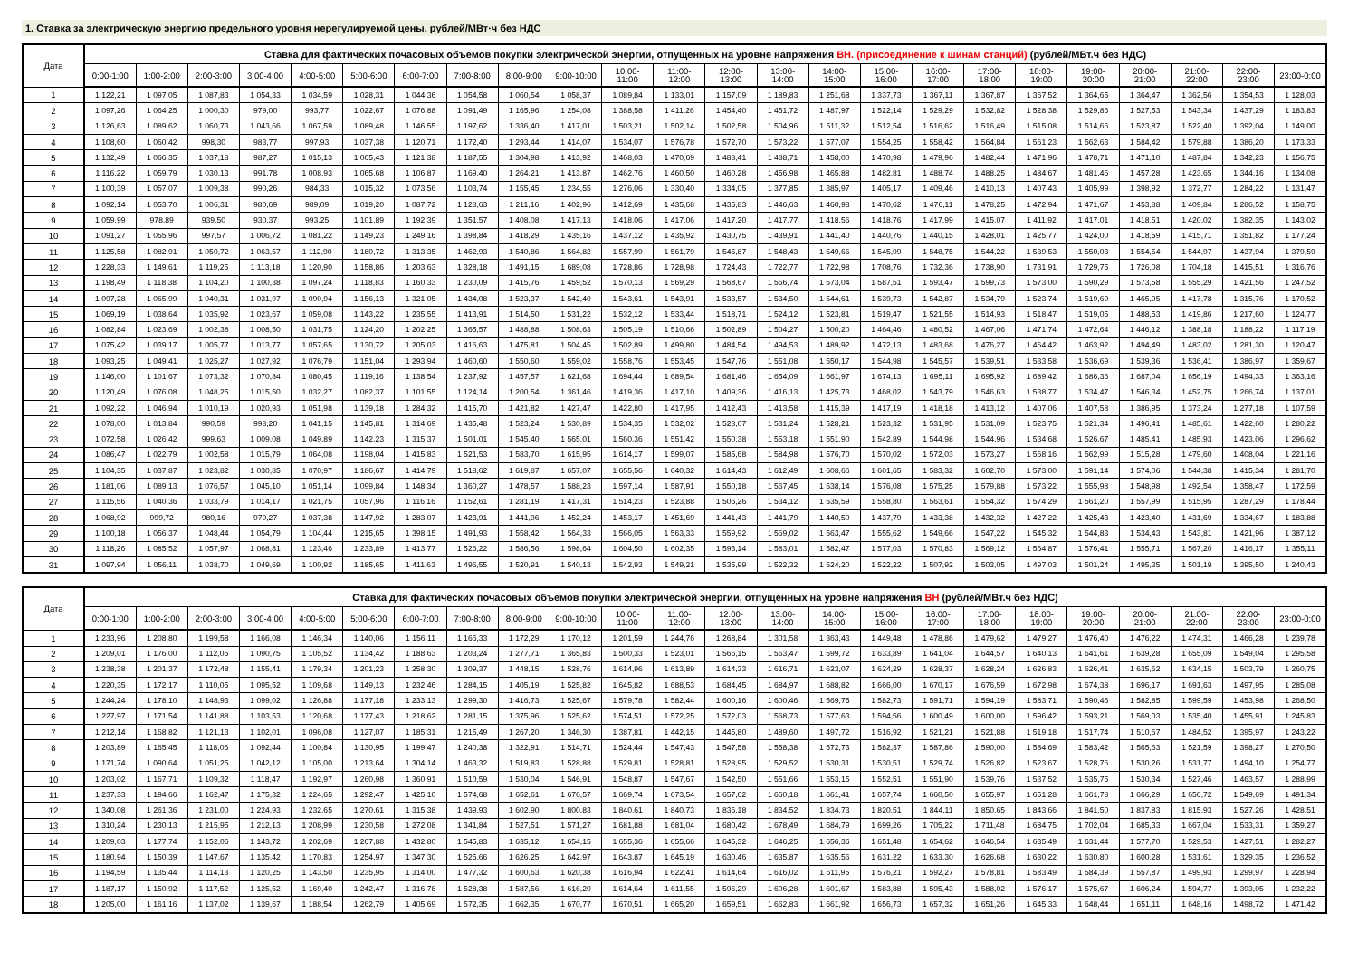1. Ставка за электрическую энергию предельного уровня нерегулируемой цены, рублей/МВт·ч без НДС
| Дата | Ставка для фактических почасовых объемов покупки электрической энергии, отпущенных на уровне напряжения ВН. (присоединение к шинам станций) (рублей/МВт.ч без НДС) | | | | | | | | | | | | | | | | | | | | | | | |
| --- | --- | --- | --- | --- | --- | --- | --- | --- | --- | --- | --- | --- | --- | --- | --- | --- | --- | --- | --- | --- | --- | --- | --- | --- |
| | 0:00-1:00 | 1:00-2:00 | 2:00-3:00 | 3:00-4:00 | 4:00-5:00 | 5:00-6:00 | 6:00-7:00 | 7:00-8:00 | 8:00-9:00 | 9:00-10:00 | 10:00- 11:00 | 11:00- 12:00 | 12:00- 13:00 | 13:00- 14:00 | 14:00- 15:00 | 15:00- 16:00 | 16:00- 17:00 | 17:00- 18:00 | 18:00- 19:00 | 19:00- 20:00 | 20:00- 21:00 | 21:00- 22:00 | 22:00- 23:00 | 23:00-0:00 |
| 1 | 1 122,21 | 1 097,05 | 1 087,83 | 1 054,33 | 1 034,59 | 1 028,31 | 1 044,36 | 1 054,58 | 1 060,54 | 1 058,37 | 1 089,84 | 1 133,01 | 1 157,09 | 1 189,83 | 1 251,68 | 1 337,73 | 1 367,11 | 1 367,87 | 1 367,52 | 1 364,65 | 1 364,47 | 1 362,56 | 1 354,53 | 1 128,03 |
| 2 | 1 097,26 | 1 064,25 | 1 000,30 | 979,00 | 993,77 | 1 022,67 | 1 076,88 | 1 091,49 | 1 165,96 | 1 254,08 | 1 388,58 | 1 411,26 | 1 454,40 | 1 451,72 | 1 487,97 | 1 522,14 | 1 529,29 | 1 532,82 | 1 528,38 | 1 529,86 | 1 527,53 | 1 543,34 | 1 437,29 | 1 183,83 |
| 3 | 1 126,63 | 1 089,62 | 1 060,73 | 1 043,66 | 1 067,59 | 1 089,48 | 1 146,55 | 1 197,62 | 1 336,40 | 1 417,01 | 1 503,21 | 1 502,14 | 1 502,58 | 1 504,96 | 1 511,32 | 1 512,54 | 1 516,62 | 1 516,49 | 1 515,08 | 1 514,66 | 1 523,87 | 1 522,40 | 1 392,04 | 1 149,00 |
| 4 | 1 108,60 | 1 060,42 | 998,30 | 983,77 | 997,93 | 1 037,38 | 1 120,71 | 1 172,40 | 1 293,44 | 1 414,07 | 1 534,07 | 1 576,78 | 1 572,70 | 1 573,22 | 1 577,07 | 1 554,25 | 1 558,42 | 1 564,84 | 1 561,23 | 1 562,63 | 1 584,42 | 1 579,88 | 1 386,20 | 1 173,33 |
| 5 | 1 132,49 | 1 066,35 | 1 037,18 | 987,27 | 1 015,13 | 1 065,43 | 1 121,38 | 1 187,55 | 1 304,98 | 1 413,92 | 1 468,03 | 1 470,69 | 1 488,41 | 1 488,71 | 1 458,00 | 1 470,98 | 1 479,96 | 1 482,44 | 1 471,96 | 1 478,71 | 1 471,10 | 1 487,84 | 1 342,23 | 1 156,75 |
| 6 | 1 116,22 | 1 059,79 | 1 030,13 | 991,78 | 1 008,93 | 1 065,68 | 1 106,87 | 1 169,40 | 1 264,21 | 1 413,87 | 1 462,76 | 1 460,50 | 1 460,28 | 1 456,98 | 1 465,88 | 1 482,81 | 1 488,74 | 1 488,25 | 1 484,67 | 1 481,46 | 1 457,28 | 1 423,65 | 1 344,16 | 1 134,08 |
| 7 | 1 100,39 | 1 057,07 | 1 009,38 | 990,26 | 984,33 | 1 015,32 | 1 073,56 | 1 103,74 | 1 155,45 | 1 234,55 | 1 276,06 | 1 330,40 | 1 334,05 | 1 377,85 | 1 385,97 | 1 405,17 | 1 409,46 | 1 410,13 | 1 407,43 | 1 405,99 | 1 398,92 | 1 372,77 | 1 284,22 | 1 131,47 |
| 8 | 1 092,14 | 1 053,70 | 1 006,31 | 980,69 | 989,09 | 1 019,20 | 1 087,72 | 1 128,63 | 1 211,16 | 1 402,96 | 1 412,69 | 1 435,68 | 1 435,83 | 1 446,63 | 1 460,98 | 1 470,62 | 1 476,11 | 1 478,25 | 1 472,94 | 1 471,67 | 1 453,88 | 1 409,84 | 1 286,52 | 1 158,75 |
| 9 | 1 059,99 | 978,89 | 939,50 | 930,37 | 993,25 | 1 101,89 | 1 192,39 | 1 351,57 | 1 408,08 | 1 417,13 | 1 418,06 | 1 417,06 | 1 417,20 | 1 417,77 | 1 418,56 | 1 418,76 | 1 417,99 | 1 415,07 | 1 411,92 | 1 417,01 | 1 418,51 | 1 420,02 | 1 382,35 | 1 143,02 |
| 10 | 1 091,27 | 1 055,96 | 997,57 | 1 006,72 | 1 081,22 | 1 149,23 | 1 249,16 | 1 398,84 | 1 418,29 | 1 435,16 | 1 437,12 | 1 435,92 | 1 430,75 | 1 439,91 | 1 441,40 | 1 440,76 | 1 440,15 | 1 428,01 | 1 425,77 | 1 424,00 | 1 418,59 | 1 415,71 | 1 351,82 | 1 177,24 |
| 11 | 1 125,58 | 1 082,91 | 1 050,72 | 1 063,57 | 1 112,90 | 1 180,72 | 1 313,35 | 1 462,93 | 1 540,86 | 1 564,82 | 1 557,99 | 1 561,79 | 1 545,87 | 1 548,43 | 1 549,66 | 1 545,99 | 1 548,75 | 1 544,22 | 1 539,53 | 1 550,03 | 1 554,54 | 1 544,97 | 1 437,94 | 1 379,59 |
| 12 | 1 228,33 | 1 149,61 | 1 119,25 | 1 113,18 | 1 120,90 | 1 158,86 | 1 203,63 | 1 328,18 | 1 491,15 | 1 689,08 | 1 728,86 | 1 728,98 | 1 724,43 | 1 722,77 | 1 722,98 | 1 708,76 | 1 732,36 | 1 738,90 | 1 731,91 | 1 729,75 | 1 726,08 | 1 704,18 | 1 415,51 | 1 316,76 |
| 13 | 1 198,49 | 1 118,38 | 1 104,20 | 1 100,38 | 1 097,24 | 1 118,83 | 1 160,33 | 1 230,09 | 1 415,76 | 1 459,52 | 1 570,13 | 1 569,29 | 1 568,67 | 1 566,74 | 1 573,04 | 1 587,51 | 1 593,47 | 1 599,73 | 1 573,00 | 1 590,29 | 1 573,58 | 1 555,29 | 1 421,56 | 1 247,52 |
| 14 | 1 097,28 | 1 065,99 | 1 040,31 | 1 031,97 | 1 090,94 | 1 156,13 | 1 321,05 | 1 434,08 | 1 523,37 | 1 542,40 | 1 543,61 | 1 543,91 | 1 533,57 | 1 534,50 | 1 544,61 | 1 539,73 | 1 542,87 | 1 534,79 | 1 523,74 | 1 519,69 | 1 465,95 | 1 417,78 | 1 315,76 | 1 170,52 |
| 15 | 1 069,19 | 1 038,64 | 1 035,92 | 1 023,67 | 1 059,08 | 1 143,22 | 1 235,55 | 1 413,91 | 1 514,50 | 1 531,22 | 1 532,12 | 1 533,44 | 1 518,71 | 1 524,12 | 1 523,81 | 1 519,47 | 1 521,55 | 1 514,93 | 1 518,47 | 1 519,05 | 1 488,53 | 1 419,86 | 1 217,60 | 1 124,77 |
| 16 | 1 082,84 | 1 023,69 | 1 002,38 | 1 008,50 | 1 031,75 | 1 124,20 | 1 202,25 | 1 365,57 | 1 488,88 | 1 508,63 | 1 505,19 | 1 510,66 | 1 502,89 | 1 504,27 | 1 500,20 | 1 464,46 | 1 480,52 | 1 467,06 | 1 471,74 | 1 472,64 | 1 446,12 | 1 388,18 | 1 188,22 | 1 117,19 |
| 17 | 1 075,42 | 1 039,17 | 1 005,77 | 1 013,77 | 1 057,65 | 1 130,72 | 1 205,03 | 1 416,63 | 1 475,81 | 1 504,45 | 1 502,89 | 1 499,80 | 1 484,54 | 1 494,53 | 1 489,92 | 1 472,13 | 1 483,68 | 1 476,27 | 1 464,42 | 1 463,92 | 1 494,49 | 1 483,02 | 1 281,30 | 1 120,47 |
| 18 | 1 093,25 | 1 049,41 | 1 025,27 | 1 027,92 | 1 076,79 | 1 151,04 | 1 293,94 | 1 460,60 | 1 550,60 | 1 559,02 | 1 558,76 | 1 553,45 | 1 547,76 | 1 551,08 | 1 550,17 | 1 544,98 | 1 545,57 | 1 539,51 | 1 533,58 | 1 536,69 | 1 539,36 | 1 536,41 | 1 386,97 | 1 359,67 |
| 19 | 1 146,00 | 1 101,67 | 1 073,32 | 1 070,84 | 1 080,45 | 1 119,16 | 1 138,54 | 1 237,92 | 1 457,57 | 1 621,68 | 1 694,44 | 1 689,54 | 1 681,46 | 1 654,09 | 1 661,97 | 1 674,13 | 1 695,11 | 1 695,92 | 1 689,42 | 1 686,36 | 1 687,04 | 1 656,19 | 1 494,33 | 1 363,16 |
| 20 | 1 120,49 | 1 076,08 | 1 048,25 | 1 015,50 | 1 032,27 | 1 082,37 | 1 101,55 | 1 124,14 | 1 200,54 | 1 361,46 | 1 419,36 | 1 417,10 | 1 409,36 | 1 416,13 | 1 425,73 | 1 468,02 | 1 543,79 | 1 546,63 | 1 538,77 | 1 534,47 | 1 546,34 | 1 452,75 | 1 266,74 | 1 137,01 |
| 21 | 1 092,22 | 1 046,94 | 1 010,19 | 1 020,93 | 1 051,98 | 1 139,18 | 1 284,32 | 1 415,70 | 1 421,82 | 1 427,47 | 1 422,80 | 1 417,95 | 1 412,43 | 1 413,58 | 1 415,39 | 1 417,19 | 1 418,18 | 1 413,12 | 1 407,06 | 1 407,58 | 1 386,95 | 1 373,24 | 1 277,18 | 1 107,59 |
| 22 | 1 078,00 | 1 013,84 | 990,59 | 998,20 | 1 041,15 | 1 145,81 | 1 314,69 | 1 435,48 | 1 523,24 | 1 530,89 | 1 534,35 | 1 532,02 | 1 528,07 | 1 531,24 | 1 528,21 | 1 523,32 | 1 531,95 | 1 531,09 | 1 523,75 | 1 521,34 | 1 496,41 | 1 485,61 | 1 422,60 | 1 280,22 |
| 23 | 1 072,58 | 1 026,42 | 999,63 | 1 009,08 | 1 049,89 | 1 142,23 | 1 315,37 | 1 501,01 | 1 545,40 | 1 565,01 | 1 560,36 | 1 551,42 | 1 550,38 | 1 553,18 | 1 551,90 | 1 542,89 | 1 544,98 | 1 544,96 | 1 534,68 | 1 526,67 | 1 485,41 | 1 485,93 | 1 423,06 | 1 296,62 |
| 24 | 1 086,47 | 1 022,79 | 1 002,58 | 1 015,79 | 1 064,08 | 1 198,04 | 1 415,83 | 1 521,53 | 1 583,70 | 1 615,95 | 1 614,17 | 1 599,07 | 1 585,68 | 1 584,98 | 1 576,70 | 1 570,02 | 1 572,03 | 1 573,27 | 1 568,16 | 1 562,99 | 1 515,28 | 1 479,60 | 1 408,04 | 1 221,16 |
| 25 | 1 104,35 | 1 037,87 | 1 023,82 | 1 030,85 | 1 070,97 | 1 186,67 | 1 414,79 | 1 518,62 | 1 619,87 | 1 657,07 | 1 655,56 | 1 640,32 | 1 614,43 | 1 612,49 | 1 608,66 | 1 601,65 | 1 583,32 | 1 602,70 | 1 573,00 | 1 591,14 | 1 574,06 | 1 544,38 | 1 415,34 | 1 281,70 |
| 26 | 1 181,06 | 1 089,13 | 1 076,57 | 1 045,10 | 1 051,14 | 1 099,84 | 1 148,34 | 1 360,27 | 1 478,57 | 1 588,23 | 1 597,14 | 1 587,91 | 1 550,18 | 1 567,45 | 1 538,14 | 1 576,08 | 1 575,25 | 1 579,88 | 1 573,22 | 1 555,98 | 1 548,98 | 1 492,54 | 1 358,47 | 1 172,59 |
| 27 | 1 115,56 | 1 040,36 | 1 033,79 | 1 014,17 | 1 021,75 | 1 057,96 | 1 116,16 | 1 152,61 | 1 281,19 | 1 417,31 | 1 514,23 | 1 523,88 | 1 506,26 | 1 534,12 | 1 535,59 | 1 558,80 | 1 563,61 | 1 554,32 | 1 574,29 | 1 561,20 | 1 557,99 | 1 515,95 | 1 287,29 | 1 178,44 |
| 28 | 1 068,92 | 999,72 | 980,16 | 979,27 | 1 037,38 | 1 147,92 | 1 283,07 | 1 423,91 | 1 441,96 | 1 452,24 | 1 453,17 | 1 451,69 | 1 441,43 | 1 441,79 | 1 440,50 | 1 437,79 | 1 433,38 | 1 432,32 | 1 427,22 | 1 425,43 | 1 423,40 | 1 431,69 | 1 334,67 | 1 183,88 |
| 29 | 1 100,18 | 1 056,37 | 1 048,44 | 1 054,79 | 1 104,44 | 1 215,65 | 1 398,15 | 1 491,93 | 1 558,42 | 1 564,33 | 1 566,05 | 1 563,33 | 1 559,92 | 1 569,02 | 1 563,47 | 1 555,62 | 1 549,66 | 1 547,22 | 1 545,32 | 1 544,83 | 1 534,43 | 1 543,81 | 1 421,96 | 1 387,12 |
| 30 | 1 118,26 | 1 085,52 | 1 057,97 | 1 068,81 | 1 123,46 | 1 233,89 | 1 413,77 | 1 526,22 | 1 586,56 | 1 598,64 | 1 604,50 | 1 602,35 | 1 593,14 | 1 583,01 | 1 582,47 | 1 577,03 | 1 570,83 | 1 569,12 | 1 564,87 | 1 576,41 | 1 555,71 | 1 567,20 | 1 416,17 | 1 355,11 |
| 31 | 1 097,94 | 1 056,11 | 1 038,70 | 1 049,69 | 1 100,92 | 1 185,65 | 1 411,63 | 1 496,55 | 1 520,91 | 1 540,13 | 1 542,93 | 1 549,21 | 1 535,99 | 1 522,32 | 1 524,20 | 1 522,22 | 1 507,92 | 1 503,05 | 1 497,03 | 1 501,24 | 1 495,35 | 1 501,19 | 1 395,50 | 1 240,43 |
| Дата | Ставка для фактических почасовых объемов покупки электрической энергии, отпущенных на уровне напряжения ВН (рублей/МВт.ч без НДС) | | | | | | | | | | | | | | | | | | | | | | | |
| --- | --- | --- | --- | --- | --- | --- | --- | --- | --- | --- | --- | --- | --- | --- | --- | --- | --- | --- | --- | --- | --- | --- | --- | --- |
| | 0:00-1:00 | 1:00-2:00 | 2:00-3:00 | 3:00-4:00 | 4:00-5:00 | 5:00-6:00 | 6:00-7:00 | 7:00-8:00 | 8:00-9:00 | 9:00-10:00 | 10:00- 11:00 | 11:00- 12:00 | 12:00- 13:00 | 13:00- 14:00 | 14:00- 15:00 | 15:00- 16:00 | 16:00- 17:00 | 17:00- 18:00 | 18:00- 19:00 | 19:00- 20:00 | 20:00- 21:00 | 21:00- 22:00 | 22:00- 23:00 | 23:00-0:00 |
| 1 | 1 233,96 | 1 208,80 | 1 199,58 | 1 166,08 | 1 146,34 | 1 140,06 | 1 156,11 | 1 166,33 | 1 172,29 | 1 170,12 | 1 201,59 | 1 244,76 | 1 268,84 | 1 301,58 | 1 363,43 | 1 449,48 | 1 478,86 | 1 479,62 | 1 479,27 | 1 476,40 | 1 476,22 | 1 474,31 | 1 466,28 | 1 239,78 |
| 2 | 1 209,01 | 1 176,00 | 1 112,05 | 1 090,75 | 1 105,52 | 1 134,42 | 1 188,63 | 1 203,24 | 1 277,71 | 1 365,83 | 1 500,33 | 1 523,01 | 1 566,15 | 1 563,47 | 1 599,72 | 1 633,89 | 1 641,04 | 1 644,57 | 1 640,13 | 1 641,61 | 1 639,28 | 1 655,09 | 1 549,04 | 1 295,58 |
| 3 | 1 238,38 | 1 201,37 | 1 172,48 | 1 155,41 | 1 179,34 | 1 201,23 | 1 258,30 | 1 309,37 | 1 448,15 | 1 528,76 | 1 614,96 | 1 613,89 | 1 614,33 | 1 616,71 | 1 623,07 | 1 624,29 | 1 628,37 | 1 628,24 | 1 626,83 | 1 626,41 | 1 635,62 | 1 634,15 | 1 503,79 | 1 260,75 |
| 4 | 1 220,35 | 1 172,17 | 1 110,05 | 1 095,52 | 1 109,68 | 1 149,13 | 1 232,46 | 1 284,15 | 1 405,19 | 1 525,82 | 1 645,82 | 1 688,53 | 1 684,45 | 1 684,97 | 1 688,82 | 1 666,00 | 1 670,17 | 1 676,59 | 1 672,98 | 1 674,38 | 1 696,17 | 1 691,63 | 1 497,95 | 1 285,08 |
| 5 | 1 244,24 | 1 178,10 | 1 148,93 | 1 099,02 | 1 126,88 | 1 177,18 | 1 233,13 | 1 299,30 | 1 416,73 | 1 525,67 | 1 579,78 | 1 582,44 | 1 600,16 | 1 600,46 | 1 569,75 | 1 582,73 | 1 591,71 | 1 594,19 | 1 583,71 | 1 590,46 | 1 582,85 | 1 599,59 | 1 453,98 | 1 268,50 |
| 6 | 1 227,97 | 1 171,54 | 1 141,88 | 1 103,53 | 1 120,68 | 1 177,43 | 1 218,62 | 1 281,15 | 1 375,96 | 1 525,62 | 1 574,51 | 1 572,25 | 1 572,03 | 1 568,73 | 1 577,63 | 1 594,56 | 1 600,49 | 1 600,00 | 1 596,42 | 1 593,21 | 1 569,03 | 1 535,40 | 1 455,91 | 1 245,83 |
| 7 | 1 212,14 | 1 168,82 | 1 121,13 | 1 102,01 | 1 096,08 | 1 127,07 | 1 185,31 | 1 215,49 | 1 267,20 | 1 346,30 | 1 387,81 | 1 442,15 | 1 445,80 | 1 489,60 | 1 497,72 | 1 516,92 | 1 521,21 | 1 521,88 | 1 519,18 | 1 517,74 | 1 510,67 | 1 484,52 | 1 395,97 | 1 243,22 |
| 8 | 1 203,89 | 1 165,45 | 1 118,06 | 1 092,44 | 1 100,84 | 1 130,95 | 1 199,47 | 1 240,38 | 1 322,91 | 1 514,71 | 1 524,44 | 1 547,43 | 1 547,58 | 1 558,38 | 1 572,73 | 1 582,37 | 1 587,86 | 1 590,00 | 1 584,69 | 1 583,42 | 1 565,63 | 1 521,59 | 1 398,27 | 1 270,50 |
| 9 | 1 171,74 | 1 090,64 | 1 051,25 | 1 042,12 | 1 105,00 | 1 213,64 | 1 304,14 | 1 463,32 | 1 519,83 | 1 528,88 | 1 529,81 | 1 528,81 | 1 528,95 | 1 529,52 | 1 530,31 | 1 530,51 | 1 529,74 | 1 526,82 | 1 523,67 | 1 528,76 | 1 530,26 | 1 531,77 | 1 494,10 | 1 254,77 |
| 10 | 1 203,02 | 1 167,71 | 1 109,32 | 1 118,47 | 1 192,97 | 1 260,98 | 1 360,91 | 1 510,59 | 1 530,04 | 1 546,91 | 1 548,87 | 1 547,67 | 1 542,50 | 1 551,66 | 1 553,15 | 1 552,51 | 1 551,90 | 1 539,76 | 1 537,52 | 1 535,75 | 1 530,34 | 1 527,46 | 1 463,57 | 1 288,99 |
| 11 | 1 237,33 | 1 194,66 | 1 162,47 | 1 175,32 | 1 224,65 | 1 292,47 | 1 425,10 | 1 574,68 | 1 652,61 | 1 676,57 | 1 669,74 | 1 673,54 | 1 657,62 | 1 660,18 | 1 661,41 | 1 657,74 | 1 660,50 | 1 655,97 | 1 651,28 | 1 661,78 | 1 666,29 | 1 656,72 | 1 549,69 | 1 491,34 |
| 12 | 1 340,08 | 1 261,36 | 1 231,00 | 1 224,93 | 1 232,65 | 1 270,61 | 1 315,38 | 1 439,93 | 1 602,90 | 1 800,83 | 1 840,61 | 1 840,73 | 1 836,18 | 1 834,52 | 1 834,73 | 1 820,51 | 1 844,11 | 1 850,65 | 1 843,66 | 1 841,50 | 1 837,83 | 1 815,93 | 1 527,26 | 1 428,51 |
| 13 | 1 310,24 | 1 230,13 | 1 215,95 | 1 212,13 | 1 208,99 | 1 230,58 | 1 272,08 | 1 341,84 | 1 527,51 | 1 571,27 | 1 681,88 | 1 681,04 | 1 680,42 | 1 678,49 | 1 684,79 | 1 699,26 | 1 705,22 | 1 711,48 | 1 684,75 | 1 702,04 | 1 685,33 | 1 667,04 | 1 533,31 | 1 359,27 |
| 14 | 1 209,03 | 1 177,74 | 1 152,06 | 1 143,72 | 1 202,69 | 1 267,88 | 1 432,80 | 1 545,83 | 1 635,12 | 1 654,15 | 1 655,36 | 1 655,66 | 1 645,32 | 1 646,25 | 1 656,36 | 1 651,48 | 1 654,62 | 1 646,54 | 1 635,49 | 1 631,44 | 1 577,70 | 1 529,53 | 1 427,51 | 1 282,27 |
| 15 | 1 180,94 | 1 150,39 | 1 147,67 | 1 135,42 | 1 170,83 | 1 254,97 | 1 347,30 | 1 525,66 | 1 626,25 | 1 642,97 | 1 643,87 | 1 645,19 | 1 630,46 | 1 635,87 | 1 635,56 | 1 631,22 | 1 633,30 | 1 626,68 | 1 630,22 | 1 630,80 | 1 600,28 | 1 531,61 | 1 329,35 | 1 236,52 |
| 16 | 1 194,59 | 1 135,44 | 1 114,13 | 1 120,25 | 1 143,50 | 1 235,95 | 1 314,00 | 1 477,32 | 1 600,63 | 1 620,38 | 1 616,94 | 1 622,41 | 1 614,64 | 1 616,02 | 1 611,95 | 1 576,21 | 1 592,27 | 1 578,81 | 1 583,49 | 1 584,39 | 1 557,87 | 1 499,93 | 1 299,97 | 1 228,94 |
| 17 | 1 187,17 | 1 150,92 | 1 117,52 | 1 125,52 | 1 169,40 | 1 242,47 | 1 316,78 | 1 528,38 | 1 587,56 | 1 616,20 | 1 614,64 | 1 611,55 | 1 596,29 | 1 606,28 | 1 601,67 | 1 583,88 | 1 595,43 | 1 588,02 | 1 576,17 | 1 575,67 | 1 606,24 | 1 594,77 | 1 393,05 | 1 232,22 |
| 18 | 1 205,00 | 1 161,16 | 1 137,02 | 1 139,67 | 1 188,54 | 1 262,79 | 1 405,69 | 1 572,35 | 1 662,35 | 1 670,77 | 1 670,51 | 1 665,20 | 1 659,51 | 1 662,83 | 1 661,92 | 1 656,73 | 1 657,32 | 1 651,26 | 1 645,33 | 1 648,44 | 1 651,11 | 1 648,16 | 1 498,72 | 1 471,42 |